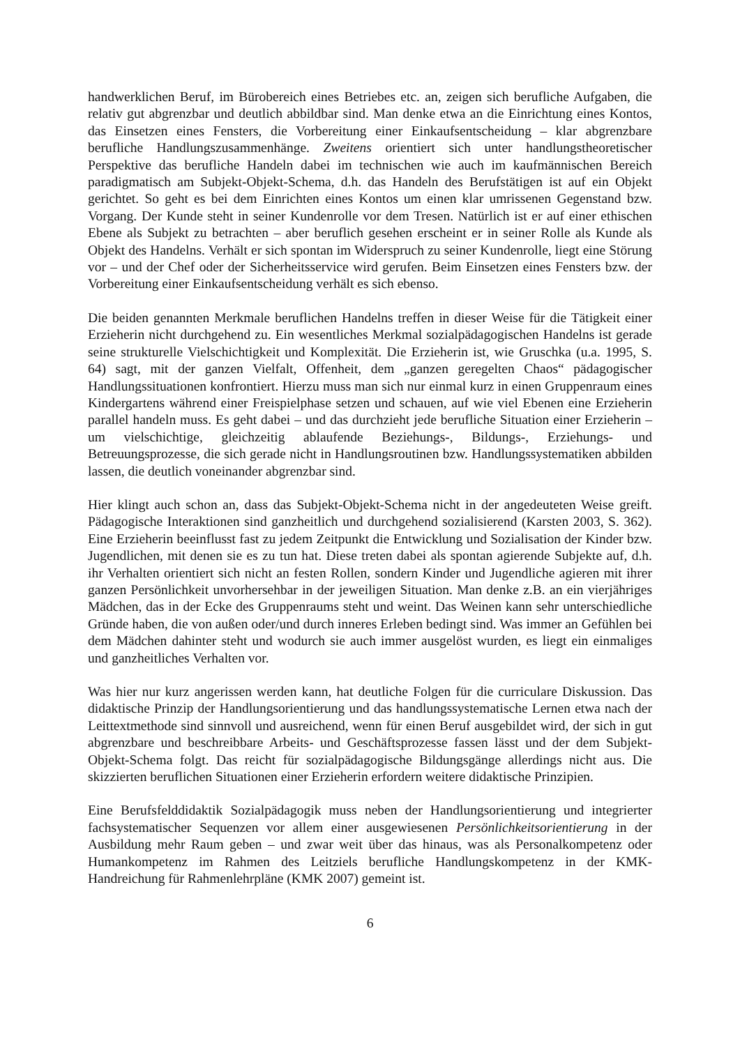handwerklichen Beruf, im Bürobereich eines Betriebes etc. an, zeigen sich berufliche Aufgaben, die relativ gut abgrenzbar und deutlich abbildbar sind. Man denke etwa an die Einrichtung eines Kontos, das Einsetzen eines Fensters, die Vorbereitung einer Einkaufsentscheidung – klar abgrenzbare berufliche Handlungszusammenhänge. Zweitens orientiert sich unter handlungstheoretischer Perspektive das berufliche Handeln dabei im technischen wie auch im kaufmännischen Bereich paradigmatisch am Subjekt-Objekt-Schema, d.h. das Handeln des Berufstätigen ist auf ein Objekt gerichtet. So geht es bei dem Einrichten eines Kontos um einen klar umrissenen Gegenstand bzw. Vorgang. Der Kunde steht in seiner Kundenrolle vor dem Tresen. Natürlich ist er auf einer ethischen Ebene als Subjekt zu betrachten – aber beruflich gesehen erscheint er in seiner Rolle als Kunde als Objekt des Handelns. Verhält er sich spontan im Widerspruch zu seiner Kundenrolle, liegt eine Störung vor – und der Chef oder der Sicherheitsservice wird gerufen. Beim Einsetzen eines Fensters bzw. der Vorbereitung einer Einkaufsentscheidung verhält es sich ebenso.
Die beiden genannten Merkmale beruflichen Handelns treffen in dieser Weise für die Tätigkeit einer Erzieherin nicht durchgehend zu. Ein wesentliches Merkmal sozialpädagogischen Handelns ist gerade seine strukturelle Vielschichtigkeit und Komplexität. Die Erzieherin ist, wie Gruschka (u.a. 1995, S. 64) sagt, mit der ganzen Vielfalt, Offenheit, dem „ganzen geregelten Chaos“ pädagogischer Handlungssituationen konfrontiert. Hierzu muss man sich nur einmal kurz in einen Gruppenraum eines Kindergartens während einer Freispielphase setzen und schauen, auf wie viel Ebenen eine Erzieherin parallel handeln muss. Es geht dabei – und das durchzieht jede berufliche Situation einer Erzieherin – um vielschichtige, gleichzeitig ablaufende Beziehungs-, Bildungs-, Erziehungs- und Betreuungsprozesse, die sich gerade nicht in Handlungsroutinen bzw. Handlungssystematiken abbilden lassen, die deutlich voneinander abgrenzbar sind.
Hier klingt auch schon an, dass das Subjekt-Objekt-Schema nicht in der angedeuteten Weise greift. Pädagogische Interaktionen sind ganzheitlich und durchgehend sozialisierend (Karsten 2003, S. 362). Eine Erzieherin beeinflusst fast zu jedem Zeitpunkt die Entwicklung und Sozialisation der Kinder bzw. Jugendlichen, mit denen sie es zu tun hat. Diese treten dabei als spontan agierende Subjekte auf, d.h. ihr Verhalten orientiert sich nicht an festen Rollen, sondern Kinder und Jugendliche agieren mit ihrer ganzen Persönlichkeit unvorhersehbar in der jeweiligen Situation. Man denke z.B. an ein vierjähriges Mädchen, das in der Ecke des Gruppenraums steht und weint. Das Weinen kann sehr unterschiedliche Gründe haben, die von außen oder/und durch inneres Erleben bedingt sind. Was immer an Gefühlen bei dem Mädchen dahinter steht und wodurch sie auch immer ausgelöst wurden, es liegt ein einmaliges und ganzheitliches Verhalten vor.
Was hier nur kurz angerissen werden kann, hat deutliche Folgen für die curriculare Diskussion. Das didaktische Prinzip der Handlungsorientierung und das handlungssystematische Lernen etwa nach der Leittextmethode sind sinnvoll und ausreichend, wenn für einen Beruf ausgebildet wird, der sich in gut abgrenzbare und beschreibbare Arbeits- und Geschäftsprozesse fassen lässt und der dem Subjekt-Objekt-Schema folgt. Das reicht für sozialpädagogische Bildungsgänge allerdings nicht aus. Die skizzierten beruflichen Situationen einer Erzieherin erfordern weitere didaktische Prinzipien.
Eine Berufsfelddidaktik Sozialpädagogik muss neben der Handlungsorientierung und integrierter fachsystematischer Sequenzen vor allem einer ausgewiesenen Persönlichkeitsorientierung in der Ausbildung mehr Raum geben – und zwar weit über das hinaus, was als Personalkompetenz oder Humankompetenz im Rahmen des Leitziels berufliche Handlungskompetenz in der KMK-Handreichung für Rahmenlehrpläne (KMK 2007) gemeint ist.
6